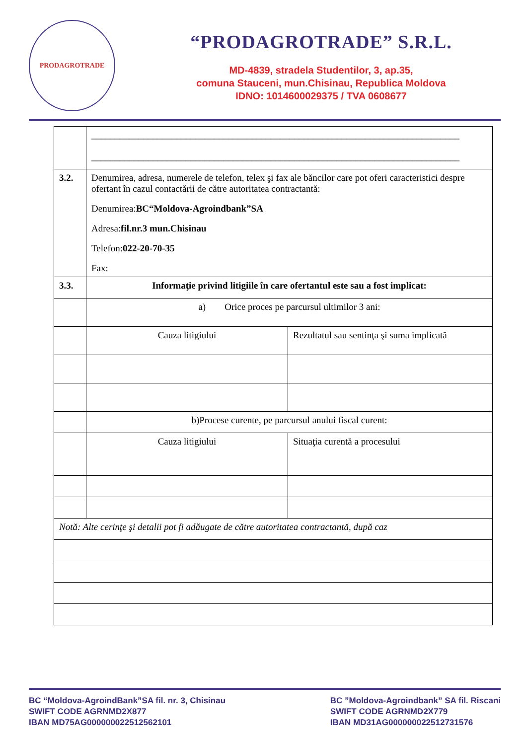PRODAGROTRADE
“PRODAGROTRADE” S.R.L.
MD-4839, stradela Studentilor, 3, ap.35,
comuna Stauceni, mun.Chisinau, Republica Moldova
IDNO: 1014600029375 / TVA 0608677
| | ______________________________________________________________________________ ______________________________________________________________________________ | |
| 3.2. | Denumirea, adresa, numerele de telefon, telex şi fax ale băncilor care pot oferi caracteristici despre ofertant în cazul contactării de către autoritatea contractantă: Denumirea: BC“Moldova-Agroindbank”SA Adresa: fil.nr.3 mun.Chisinau Telefon: 022-20-70-35 Fax: | |
| 3.3. | Informaţie privind litigiile în care ofertantul este sau a fost implicat: | |
| | a) Orice proces pe parcursul ultimilor 3 ani: | |
| | Cauza litigiului | Rezultatul sau sentinţa şi suma implicată |
| | b)Procese curente, pe parcursul anului fiscal curent: | |
| | Cauza litigiului | Situaţia curentă a procesului |
| Notă: Alte cerinţe şi detalii pot fi adăugate de către autoritatea contractantă, după caz | | |
BC “Moldova-AgroindBank”SA fil. nr. 3, Chisinau
SWIFT CODE AGRNMD2X877
IBAN MD75AG000000022512562101
BC ”Moldova-Agroindbank” SA fil. Riscani
SWIFT CODE AGRNMD2X779
IBAN MD31AG000000022512731576